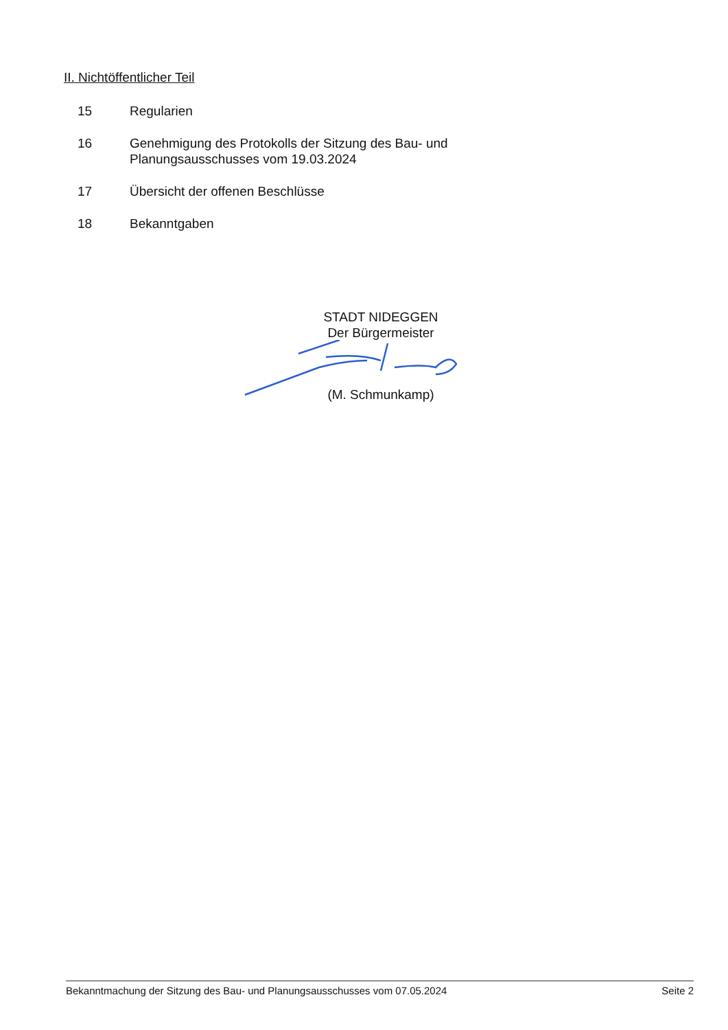II. Nichtöffentlicher Teil
15 Regularien
16 Genehmigung des Protokolls der Sitzung des Bau- und
Planungsausschusses vom 19.03.2024
17 Übersicht der offenen Beschlüsse
18 Bekanntgaben
STADT NIDEGGEN
Der Bürgermeister
(M. Schmunkamp)
Bekanntmachung der Sitzung des Bau- und Planungsausschusses vom 07.05.2024 Seite 2